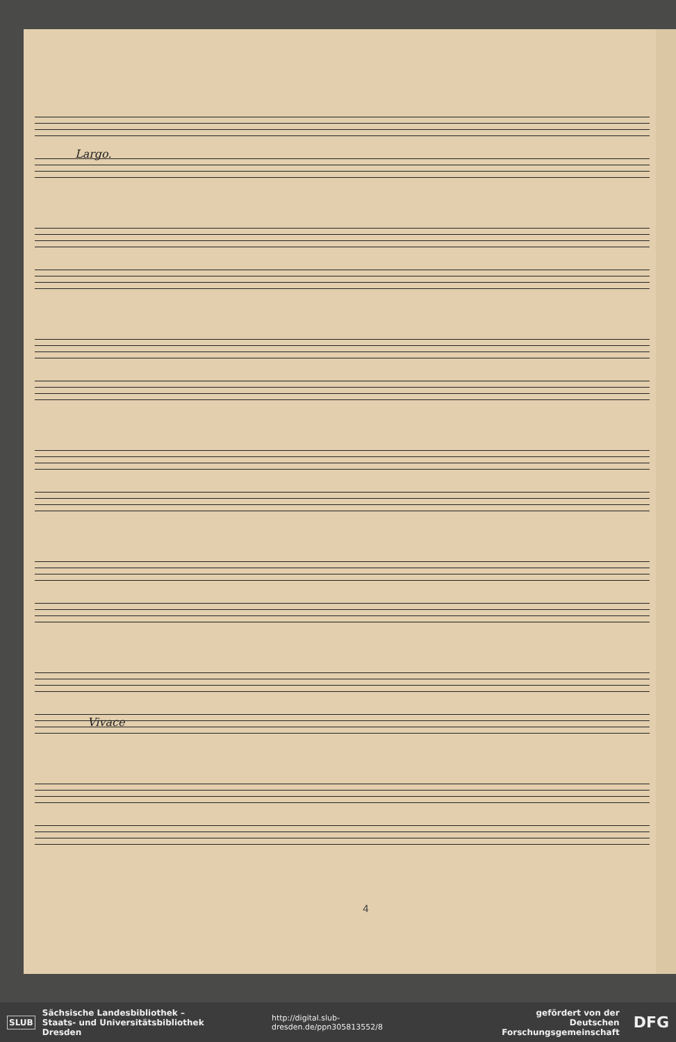Largo.
Vivace
4
SLUB
Sächsische Landesbibliothek –
Staats- und Universitätsbibliothek Dresden
http://digital.slub-dresden.de/ppn305813552/8
gefördert von der
Deutschen Forschungsgemeinschaft
DFG